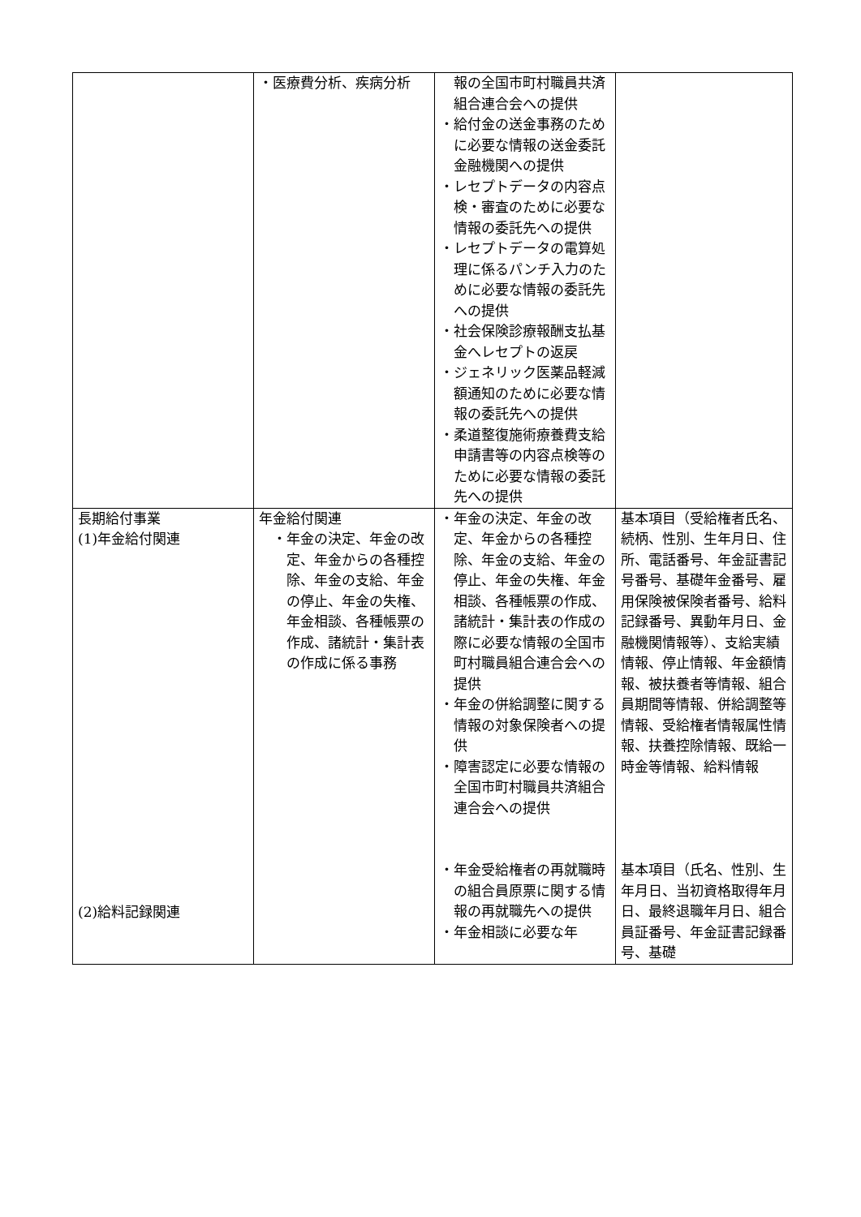| | ・医療費分析、疾病分析 | 報の全国市町村職員共済組合連合会への提供 ・給付金の送金事務のために必要な情報の送金委託金融機関への提供 ・レセプトデータの内容点検・審査のために必要な情報の委託先への提供 ・レセプトデータの電算処理に係るパンチ入力のために必要な情報の委託先への提供 ・社会保険診療報酬支払基金へレセプトの返戻 ・ジェネリック医薬品軽減額通知のために必要な情報の委託先への提供 ・柔道整復施術療養費支給申請書等の内容点検等のために必要な情報の委託先への提供 | |
| 長期給付事業 (1)年金給付関連 (2)給料記録関連 | 年金給付関連 ・年金の決定、年金の改定、年金からの各種控除、年金の支給、年金の停止、年金の失権、年金相談、各種帳票の作成、諸統計・集計表の作成に係る事務 | ・年金の決定、年金の改定、年金からの各種控除、年金の支給、年金の停止、年金の失権、年金相談、各種帳票の作成、諸統計・集計表の作成の際に必要な情報の全国市町村職員組合連合会への提供 ・年金の併給調整に関する情報の対象保険者への提供 ・障害認定に必要な情報の全国市町村職員共済組合連合会への提供 ・年金受給権者の再就職時の組合員原票に関する情報の再就職先への提供 ・年金相談に必要な年 | 基本項目（受給権者氏名、続柄、性別、生年月日、住所、電話番号、年金証書記号番号、基礎年金番号、雇用保険被保険者番号、給料記録番号、異動年月日、金融機関情報等）、支給実績情報、停止情報、年金額情報、被扶養者等情報、組合員期間等情報、併給調整等情報、受給権者情報属性情報、扶養控除情報、既給一時金等情報、給料情報 基本項目（氏名、性別、生年月日、当初資格取得年月日、最終退職年月日、組合員証番号、年金証書記録番号、基礎 |